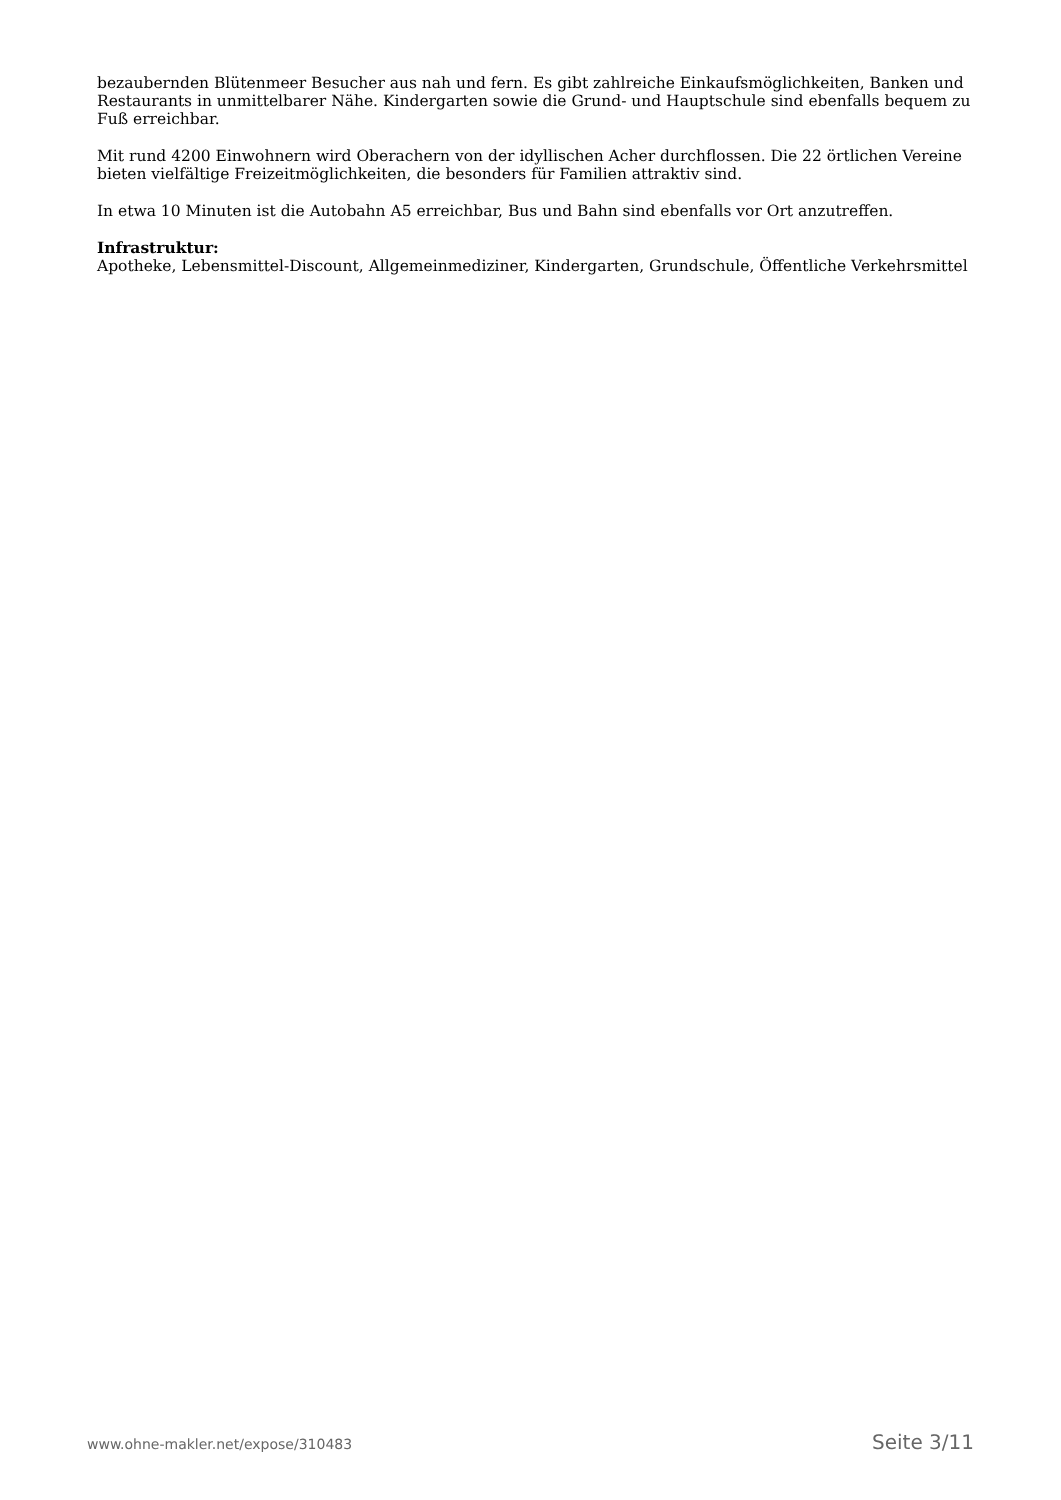bezaubernden Blütenmeer Besucher aus nah und fern. Es gibt zahlreiche Einkaufsmöglichkeiten, Banken und Restaurants in unmittelbarer Nähe. Kindergarten sowie die Grund- und Hauptschule sind ebenfalls bequem zu Fuß erreichbar.
Mit rund 4200 Einwohnern wird Oberachern von der idyllischen Acher durchflossen. Die 22 örtlichen Vereine bieten vielfältige Freizeitmöglichkeiten, die besonders für Familien attraktiv sind.
In etwa 10 Minuten ist die Autobahn A5 erreichbar, Bus und Bahn sind ebenfalls vor Ort anzutreffen.
Infrastruktur:
Apotheke, Lebensmittel-Discount, Allgemeinmediziner, Kindergarten, Grundschule, Öffentliche Verkehrsmittel
www.ohne-makler.net/expose/310483 Seite 3/11